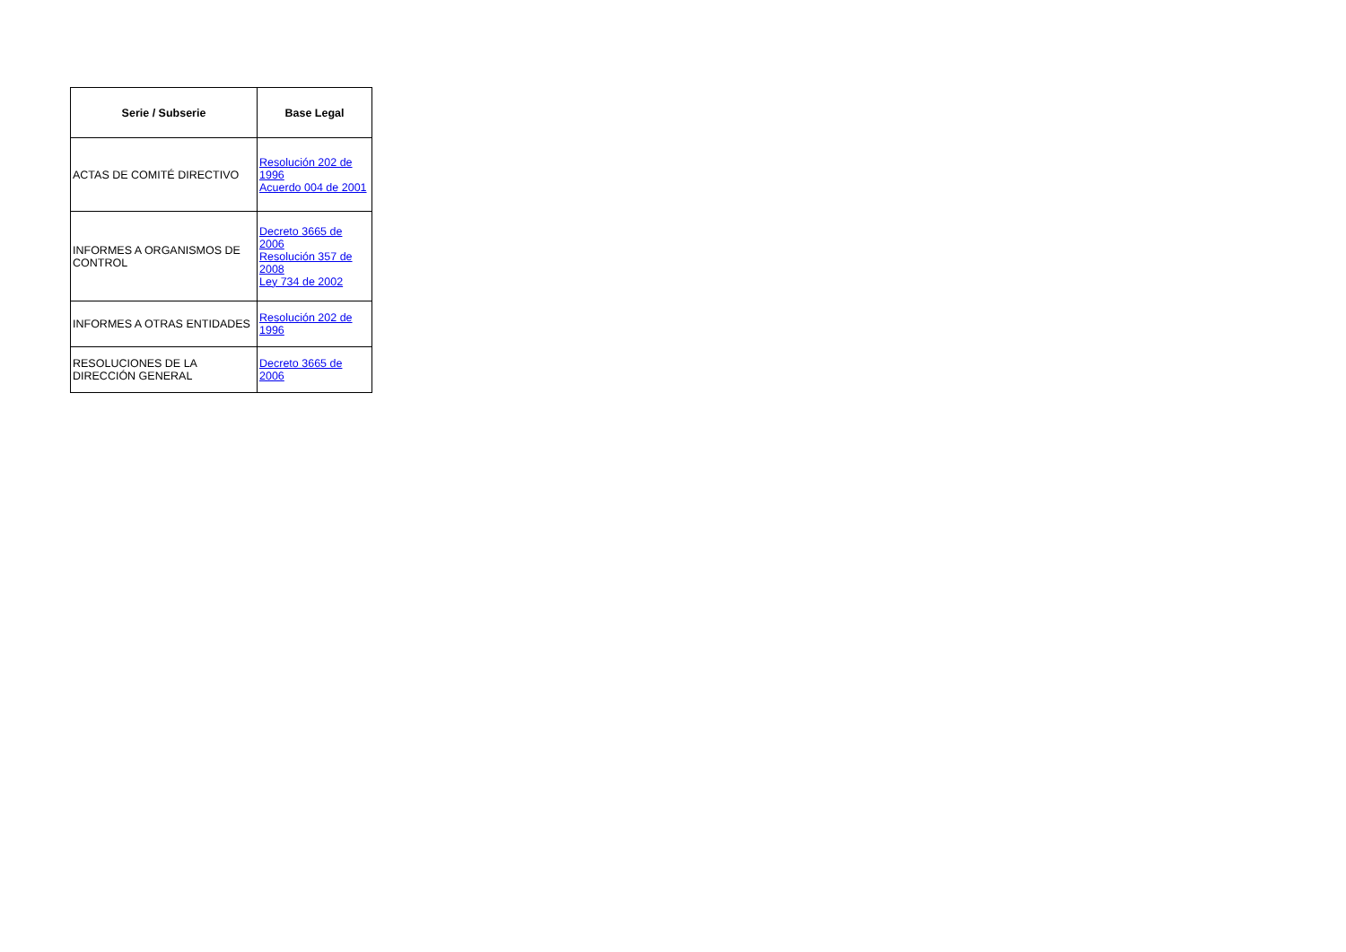| Serie / Subserie | Base Legal |
| --- | --- |
| ACTAS DE COMITÉ DIRECTIVO | Resolución 202 de 1996 Acuerdo 004 de 2001 |
| INFORMES A ORGANISMOS DE CONTROL | Decreto 3665 de 2006 Resolución 357 de 2008 Ley 734 de 2002 |
| INFORMES A OTRAS ENTIDADES | Resolución 202 de 1996 |
| RESOLUCIONES DE LA DIRECCIÓN GENERAL | Decreto 3665 de 2006 |